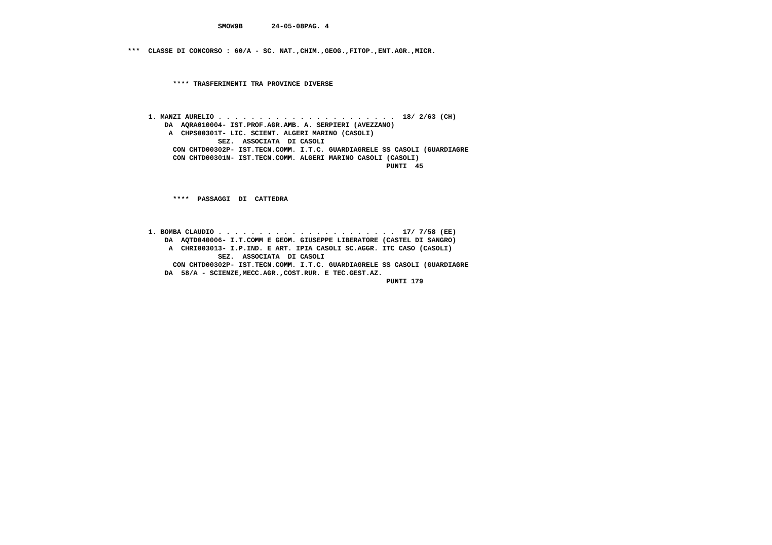SMOW9B       24-05-08PAG. 4


***  CLASSE DI CONCORSO : 60/A - SC. NAT.,CHIM.,GEOG.,FITOP.,ENT.AGR.,MICR.



           **** TRASFERIMENTI TRA PROVINCE DIVERSE



     1. MANZI AURELIO . . . . . . . . . . . . . . . . . . . . . .  18/ 2/63 (CH)
         DA  AQRA010004- IST.PROF.AGR.AMB. A. SERPIERI (AVEZZANO)
          A  CHPS00301T- LIC. SCIENT. ALGERI MARINO (CASOLI)
                      SEZ.  ASSOCIATA  DI CASOLI
           CON CHTD00302P- IST.TECN.COMM. I.T.C. GUARDIAGRELE SS CASOLI (GUARDIAGRE
           CON CHTD00301N- IST.TECN.COMM. ALGERI MARINO CASOLI (CASOLI)
                                                               PUNTI  45



           ****  PASSAGGI  DI  CATTEDRA



     1. BOMBA CLAUDIO . . . . . . . . . . . . . . . . . . . . . .  17/ 7/58 (EE)
         DA  AQTD040006- I.T.COMM E GEOM. GIUSEPPE LIBERATORE (CASTEL DI SANGRO)
          A  CHRI003013- I.P.IND. E ART. IPIA CASOLI SC.AGGR. ITC CASO (CASOLI)
                      SEZ.  ASSOCIATA  DI CASOLI
           CON CHTD00302P- IST.TECN.COMM. I.T.C. GUARDIAGRELE SS CASOLI (GUARDIAGRE
         DA  58/A - SCIENZE,MECC.AGR.,COST.RUR. E TEC.GEST.AZ.
                                                               PUNTI 179